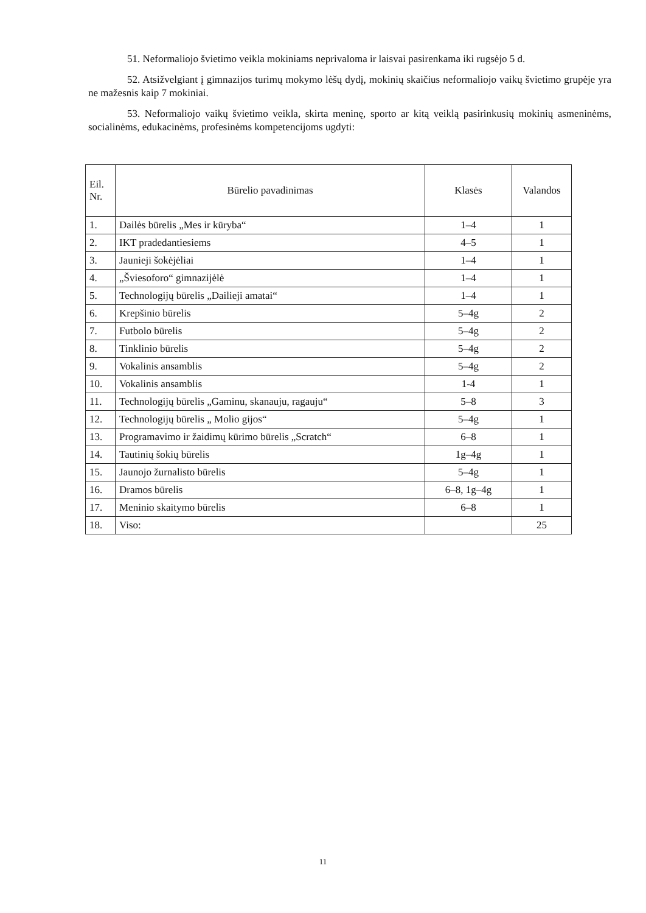51. Neformaliojo švietimo veikla mokiniams neprivaloma ir laisvai pasirenkama iki rugsėjo 5 d.
52. Atsižvelgiant į gimnazijos turimų mokymo lėšų dydį, mokinių skaičius neformaliojo vaikų švietimo grupėje yra ne mažesnis kaip 7 mokiniai.
53. Neformaliojo vaikų švietimo veikla, skirta meninę, sporto ar kitą veiklą pasirinkusių mokinių asmeninėms, socialinėms, edukacinėms, profesinėms kompetencijoms ugdyti:
| Eil. Nr. | Būrelio pavadinimas | Klasės | Valandos |
| --- | --- | --- | --- |
| 1. | Dailės būrelis „Mes ir kūryba“ | 1–4 | 1 |
| 2. | IKT pradedantiesiems | 4–5 | 1 |
| 3. | Jaunieji šokėjėliai | 1–4 | 1 |
| 4. | „Šviesoforo“ gimnazijėlė | 1–4 | 1 |
| 5. | Technologijų būrelis „Dailieji amatai“ | 1–4 | 1 |
| 6. | Krepšinio būrelis | 5–4g | 2 |
| 7. | Futbolo būrelis | 5–4g | 2 |
| 8. | Tinklinio būrelis | 5–4g | 2 |
| 9. | Vokalinis ansamblis | 5–4g | 2 |
| 10. | Vokalinis ansamblis | 1-4 | 1 |
| 11. | Technologijų būrelis „Gaminu, skanauju, ragauju“ | 5–8 | 3 |
| 12. | Technologijų būrelis „ Molio gijos“ | 5–4g | 1 |
| 13. | Programavimo ir žaidimų kūrimo būrelis „Scratch“ | 6–8 | 1 |
| 14. | Tautinių šokių būrelis | 1g–4g | 1 |
| 15. | Jaunojo žurnalisto būrelis | 5–4g | 1 |
| 16. | Dramos būrelis | 6–8, 1g–4g | 1 |
| 17. | Meninio skaitymo būrelis | 6–8 | 1 |
| 18. | Viso: | | 25 |
11